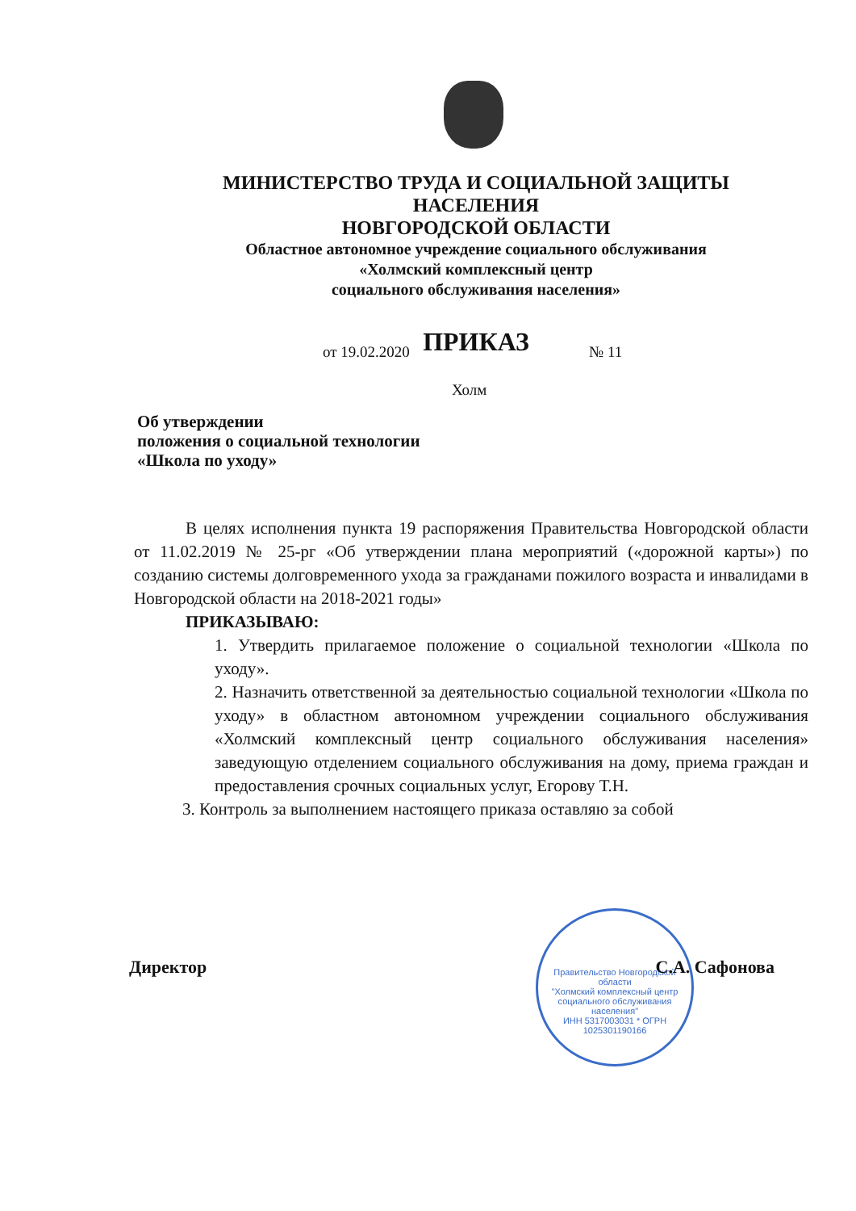МИНИСТЕРСТВО ТРУДА И СОЦИАЛЬНОЙ ЗАЩИТЫ НАСЕЛЕНИЯ
НОВГОРОДСКОЙ ОБЛАСТИ
Областное автономное учреждение социального обслуживания
«Холмский комплексный центр
социального обслуживания населения»
ПРИКАЗ
от 19.02.2020 № 11
Холм
Об утверждении
положения о социальной технологии
«Школа по уходу»
В целях исполнения пункта 19 распоряжения Правительства Новгородской области от 11.02.2019 № 25-рг «Об утверждении плана мероприятий («дорожной карты») по созданию системы долговременного ухода за гражданами пожилого возраста и инвалидами в Новгородской области на 2018-2021 годы»
ПРИКАЗЫВАЮ:
1. Утвердить прилагаемое положение о социальной технологии «Школа по уходу».
2. Назначить ответственной за деятельностью социальной технологии «Школа по уходу» в областном автономном учреждении социального обслуживания «Холмский комплексный центр социального обслуживания населения» заведующую отделением социального обслуживания на дому, приема граждан и предоставления срочных социальных услуг, Егорову Т.Н.
3. Контроль за выполнением настоящего приказа оставляю за собой
Правительство Новгородской области
"Холмский комплексный центр социального обслуживания населения"
ИНН 5317003031 * ОГРН 1025301190166
Директор С.А. Сафонова